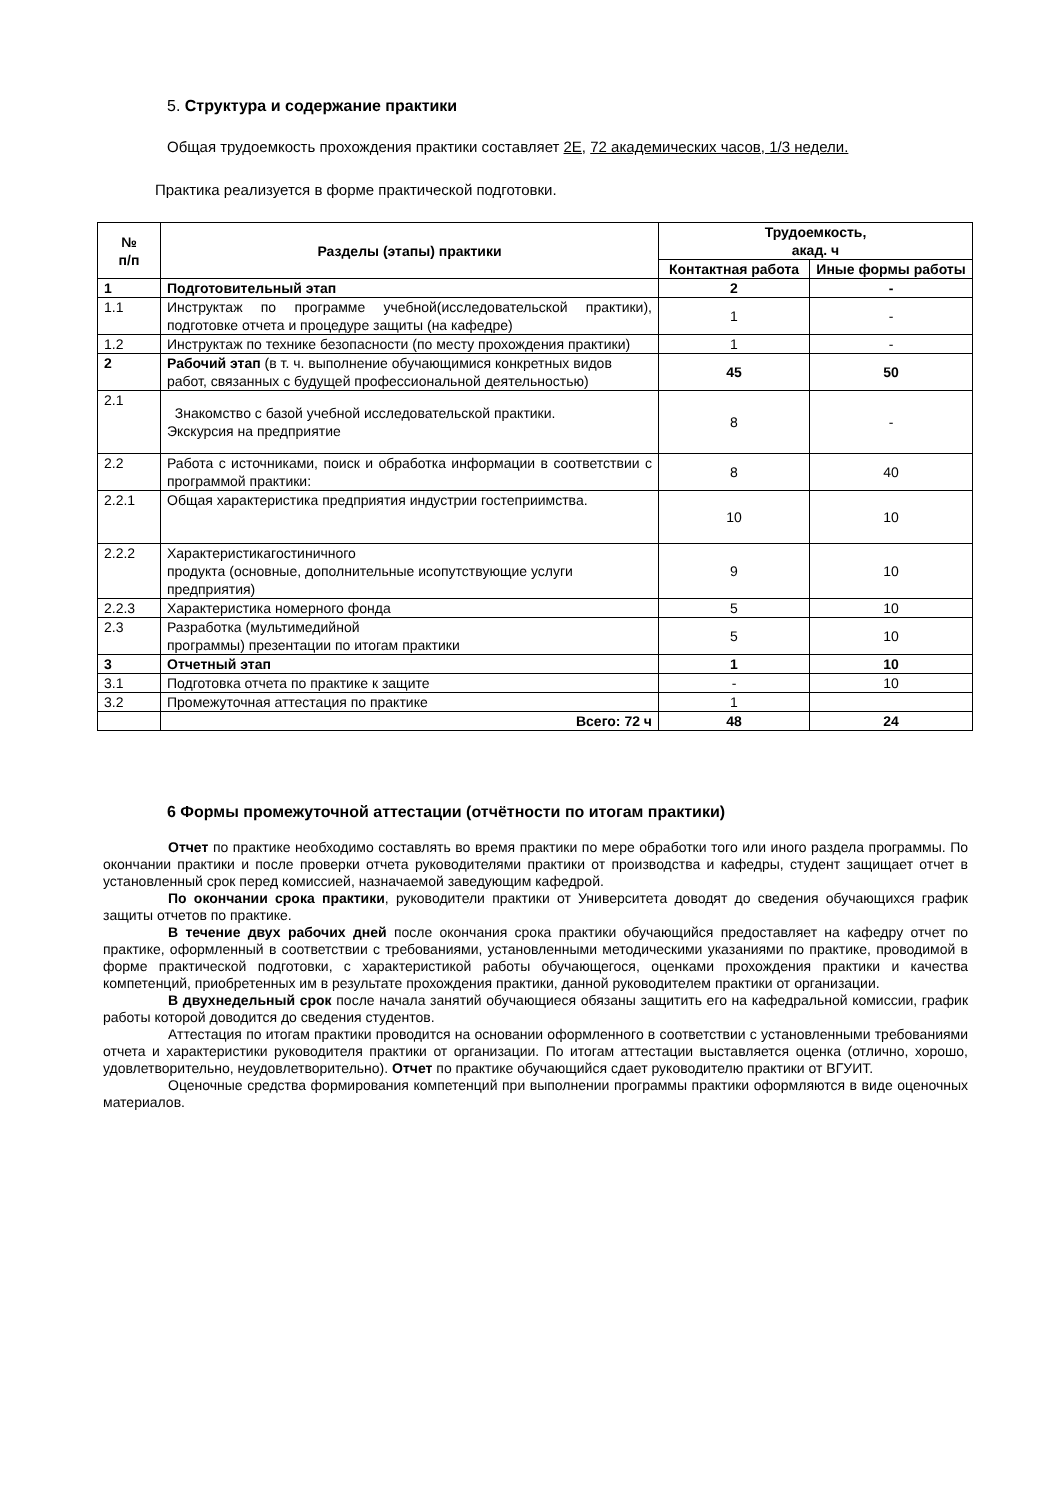5. Структура и содержание практики
Общая трудоемкость прохождения практики составляет 2Е, 72 академических часов, 1/3 недели.
Практика реализуется в форме практической подготовки.
| № п/п | Разделы (этапы) практики | Трудоемкость, акад. ч | |
| --- | --- | --- | --- |
| | | Контактная работа | Иные формы работы |
| 1 | Подготовительный этап | 2 | - |
| 1.1 | Инструктаж по программе учебной(исследовательской практики), подготовке отчета и процедуре защиты (на кафедре) | 1 | - |
| 1.2 | Инструктаж по технике безопасности (по месту прохождения практики) | 1 | - |
| 2 | Рабочий этап (в т. ч. выполнение обучающимися конкретных видов работ, связанных с будущей профессиональной деятельностью) | 45 | 50 |
| 2.1 | Знакомство с базой учебной исследовательской практики. Экскурсия на предприятие | 8 | - |
| 2.2 | Работа с источниками, поиск и обработка информации в соответствии с программой практики: | 8 | 40 |
| 2.2.1 | Общая характеристика предприятия индустрии гостеприимства. | 10 | 10 |
| 2.2.2 | Характеристикагостиничного продукта (основные, дополнительные исопутствующие услуги предприятия) | 9 | 10 |
| 2.2.3 | Характеристика номерного фонда | 5 | 10 |
| 2.3 | Разработка (мультимедийной программы) презентации по итогам практики | 5 | 10 |
| 3 | Отчетный этап | 1 | 10 |
| 3.1 | Подготовка отчета по практике к защите | - | 10 |
| 3.2 | Промежуточная аттестация по практике | 1 | |
| | Всего: 72 ч | 48 | 24 |
6 Формы промежуточной аттестации (отчётности по итогам практики)
Отчет по практике необходимо составлять во время практики по мере обработки того или иного раздела программы. По окончании практики и после проверки отчета руководителями практики от производства и кафедры, студент защищает отчет в установленный срок перед комиссией, назначаемой заведующим кафедрой.
По окончании срока практики, руководители практики от Университета доводят до сведения обучающихся график защиты отчетов по практике.
В течение двух рабочих дней после окончания срока практики обучающийся предоставляет на кафедру отчет по практике, оформленный в соответствии с требованиями, установленными методическими указаниями по практике, проводимой в форме практической подготовки, с характеристикой работы обучающегося, оценками прохождения практики и качества компетенций, приобретенных им в результате прохождения практики, данной руководителем практики от организации.
В двухнедельный срок после начала занятий обучающиеся обязаны защитить его на кафедральной комиссии, график работы которой доводится до сведения студентов.
Аттестация по итогам практики проводится на основании оформленного в соответствии с установленными требованиями отчета и характеристики руководителя практики от организации. По итогам аттестации выставляется оценка (отлично, хорошо, удовлетворительно, неудовлетворительно). Отчет по практике обучающийся сдает руководителю практики от ВГУИТ.
Оценочные средства формирования компетенций при выполнении программы практики оформляются в виде оценочных материалов.